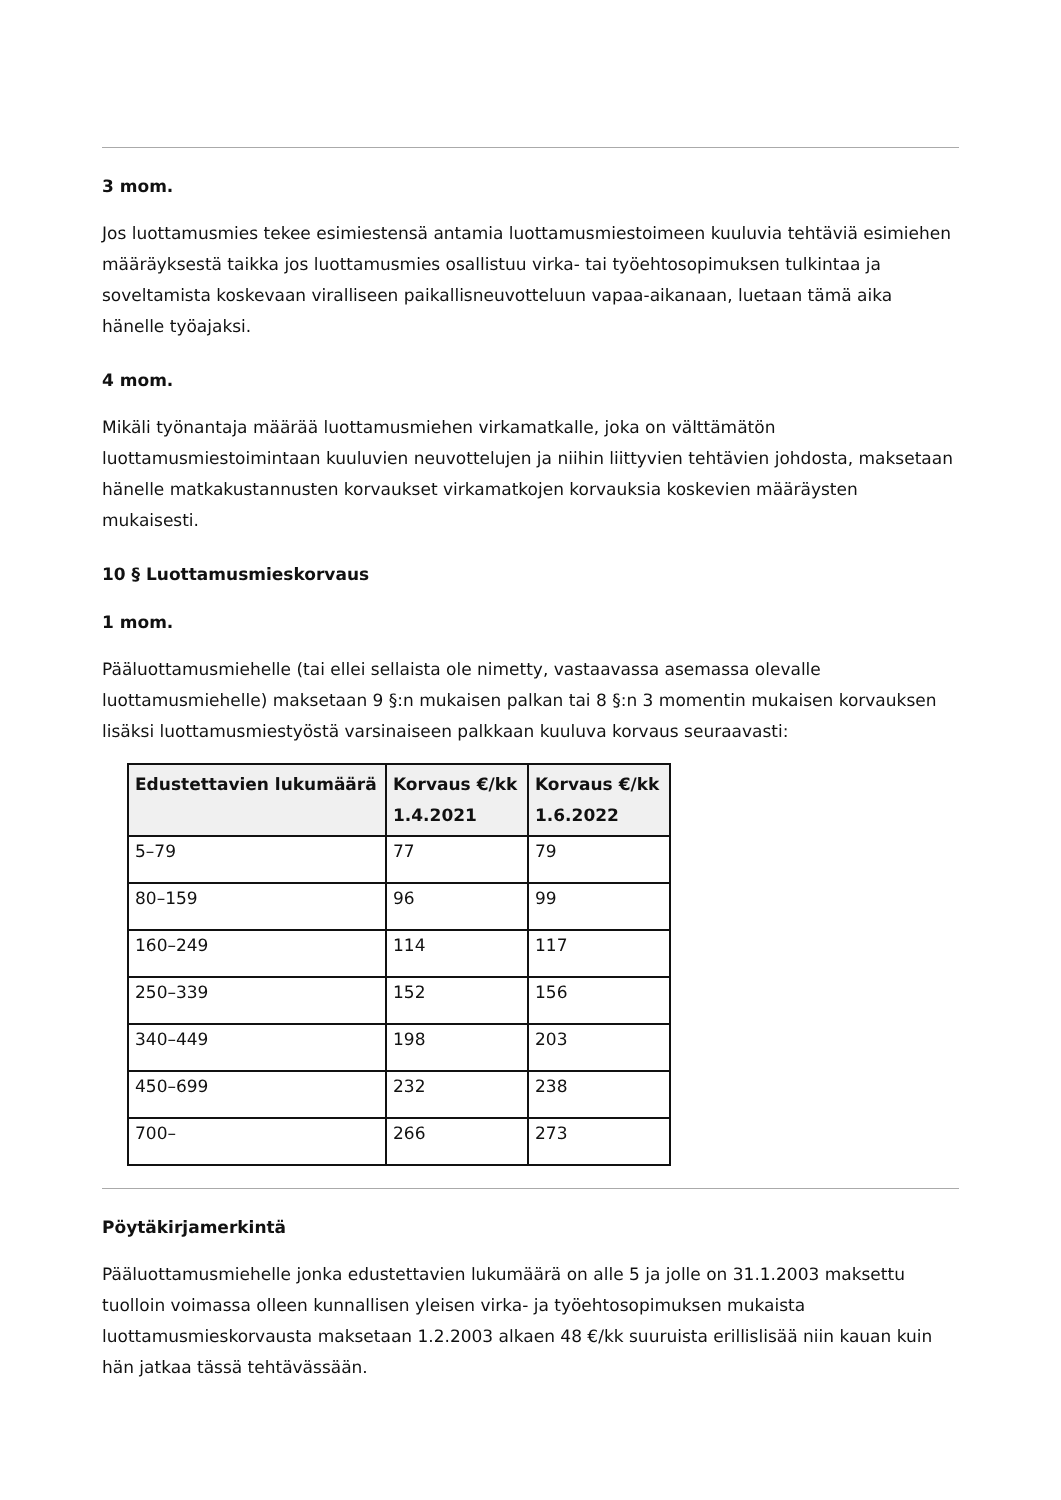3 mom.
Jos luottamusmies tekee esimiestensä antamia luottamusmiestoimeen kuuluvia tehtäviä esimiehen määräyksestä taikka jos luottamusmies osallistuu virka- tai työehtosopimuksen tulkintaa ja soveltamista koskevaan viralliseen paikallisneuvotteluun vapaa-aikanaan, luetaan tämä aika hänelle työajaksi.
4 mom.
Mikäli työnantaja määrää luottamusmiehen virkamatkalle, joka on välttämätön luottamusmiestoimintaan kuuluvien neuvottelujen ja niihin liittyvien tehtävien johdosta, maksetaan hänelle matkakustannusten korvaukset virkamatkojen korvauksia koskevien määräysten mukaisesti.
10 § Luottamusmieskorvaus
1 mom.
Pääluottamusmiehelle (tai ellei sellaista ole nimetty, vastaavassa asemassa olevalle luottamusmiehelle) maksetaan 9 §:n mukaisen palkan tai 8 §:n 3 momentin mukaisen korvauksen lisäksi luottamusmiestyöstä varsinaiseen palkkaan kuuluva korvaus seuraavasti:
| Edustettavien lukumäärä | Korvaus €/kk 1.4.2021 | Korvaus €/kk 1.6.2022 |
| --- | --- | --- |
| 5–79 | 77 | 79 |
| 80–159 | 96 | 99 |
| 160–249 | 114 | 117 |
| 250–339 | 152 | 156 |
| 340–449 | 198 | 203 |
| 450–699 | 232 | 238 |
| 700– | 266 | 273 |
Pöytäkirjamerkintä
Pääluottamusmiehelle jonka edustettavien lukumäärä on alle 5 ja jolle on 31.1.2003 maksettu tuolloin voimassa olleen kunnallisen yleisen virka- ja työehtosopimuksen mukaista luottamusmieskorvausta maksetaan 1.2.2003 alkaen 48 €/kk suuruista erillislisää niin kauan kuin hän jatkaa tässä tehtävässään.